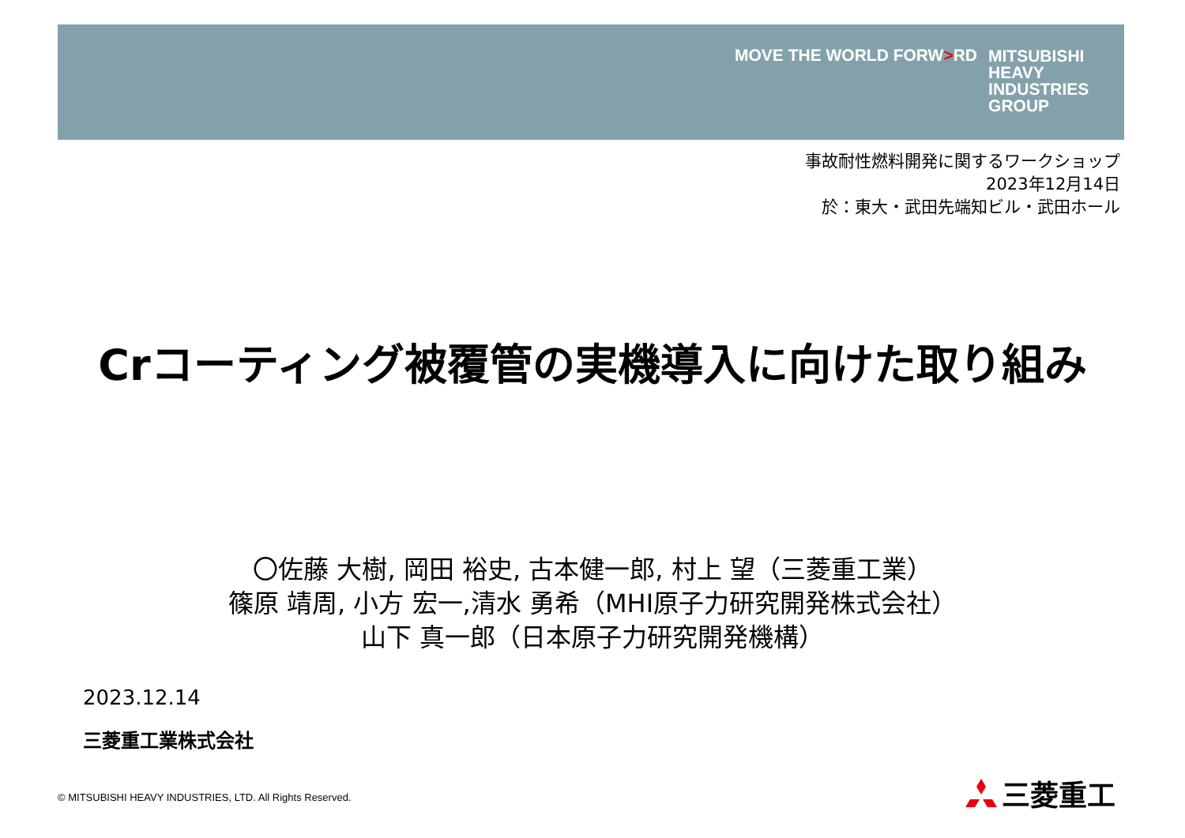MOVE THE WORLD FORW>RD
MITSUBISHI
HEAVY
INDUSTRIES
GROUP
事故耐性燃料開発に関するワークショップ
2023年12月14日
於：東大・武田先端知ビル・武田ホール
Crコーティング被覆管の実機導入に向けた取り組み
〇佐藤 大樹, 岡田 裕史, 古本健一郎, 村上 望（三菱重工業）
篠原 靖周, 小方 宏一,清水 勇希（MHI原子力研究開発株式会社）
山下 真一郎（日本原子力研究開発機構）
2023.12.14
三菱重工業株式会社
© MITSUBISHI HEAVY INDUSTRIES, LTD. All Rights Reserved.
三菱重工